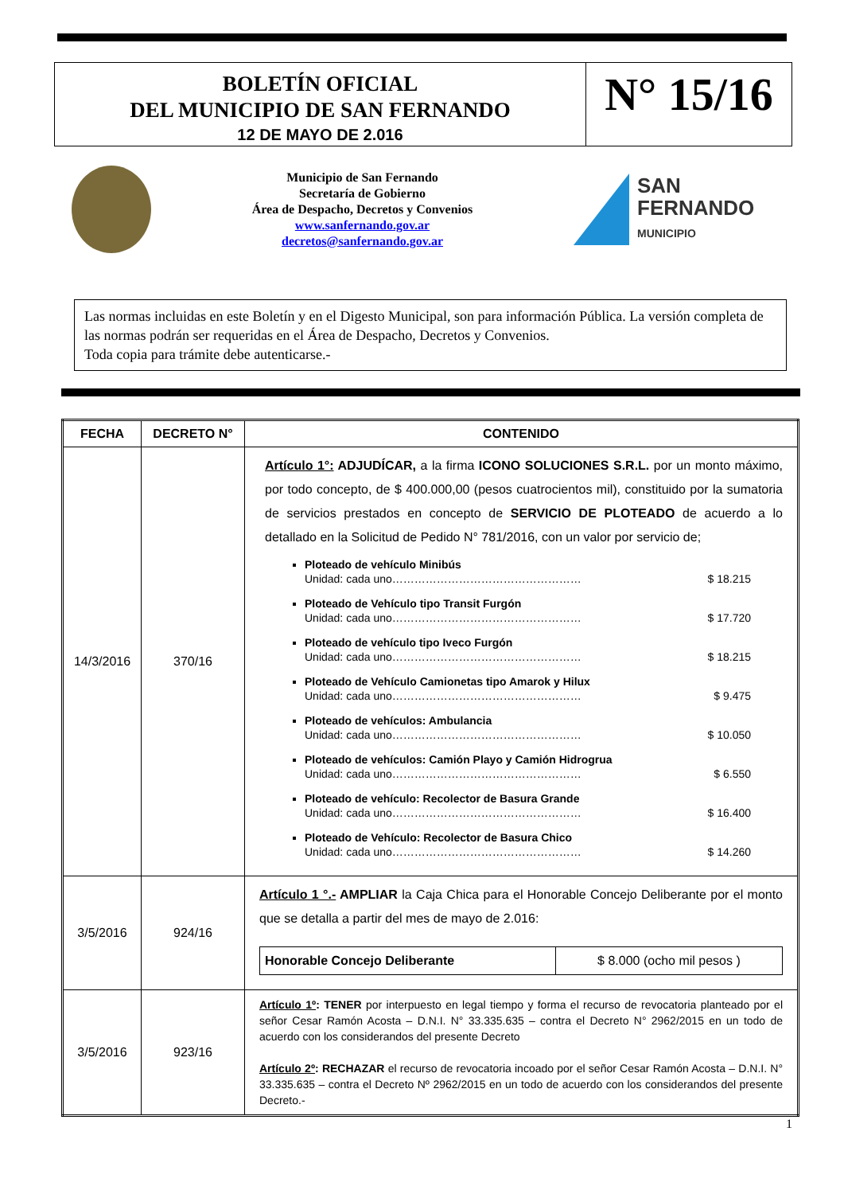BOLETÍN OFICIAL
DEL MUNICIPIO DE SAN FERNANDO
12 DE MAYO DE 2.016
N° 15/16
Municipio de San Fernando
Secretaría de Gobierno
Área de Despacho, Decretos y Convenios
www.sanfernando.gov.ar
decretos@sanfernando.gov.ar
SAN
FERNANDO
MUNICIPIO
Las normas incluidas en este Boletín y en el Digesto Municipal, son para información Pública. La versión completa de las normas podrán ser requeridas en el Área de Despacho, Decretos y Convenios.
Toda copia para trámite debe autenticarse.-
| FECHA | DECRETO N° | CONTENIDO |
| --- | --- | --- |
| 14/3/2016 | 370/16 | Artículo 1°: ADJUDÍCAR, a la firma ICONO SOLUCIONES S.R.L. por un monto máximo, por todo concepto, de $ 400.000,00 (pesos cuatrocientos mil), constituido por la sumatoria de servicios prestados en concepto de SERVICIO DE PLOTEADO de acuerdo a lo detallado en la Solicitud de Pedido N° 781/2016, con un valor por servicio de; Ploteado de vehículo Minibús Unidad: cada uno…………………………………………… $ 18.215 Ploteado de Vehículo tipo Transit Furgón Unidad: cada uno…………………………………………… $ 17.720 Ploteado de vehículo tipo Iveco Furgón Unidad: cada uno…………………………………………… $ 18.215 Ploteado de Vehículo Camionetas tipo Amarok y Hilux Unidad: cada uno…………………………………………… $ 9.475 Ploteado de vehículos: Ambulancia Unidad: cada uno…………………………………………… $ 10.050 Ploteado de vehículos: Camión Playo y Camión Hidrogrua Unidad: cada uno…………………………………………… $ 6.550 Ploteado de vehículo: Recolector de Basura Grande Unidad: cada uno…………………………………………… $ 16.400 Ploteado de Vehículo: Recolector de Basura Chico Unidad: cada uno…………………………………………… $ 14.260 |
| 3/5/2016 | 924/16 | Artículo 1 °.- AMPLIAR la Caja Chica para el Honorable Concejo Deliberante por el monto que se detalla a partir del mes de mayo de 2.016: / Honorable Concejo Deliberante / $ 8.000 (ocho mil pesos ) / |
| 3/5/2016 | 923/16 | Artículo 1º : TENER por interpuesto en legal tiempo y forma el recurso de revocatoria planteado por el señor Cesar Ramón Acosta – D.N.I. N° 33.335.635 – contra el Decreto N° 2962/2015 en un todo de acuerdo con los considerandos del presente Decreto Artículo 2º : RECHAZAR el recurso de revocatoria incoado por el señor Cesar Ramón Acosta – D.N.I. N° 33.335.635 – contra el Decreto Nº 2962/2015 en un todo de acuerdo con los considerandos del presente Decreto.- |
1